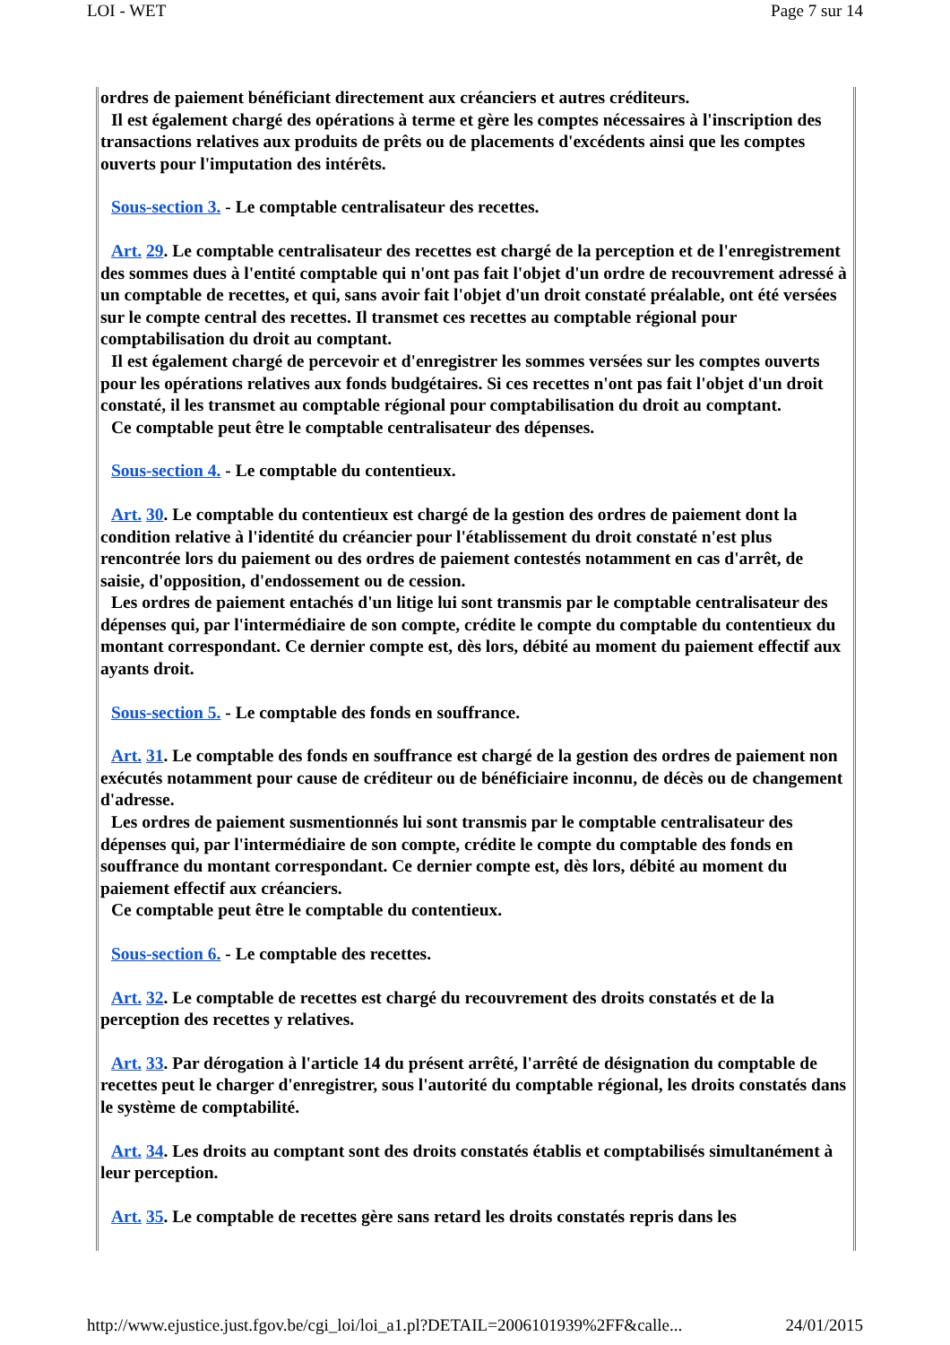LOI - WET Page 7 sur 14
ordres de paiement bénéficiant directement aux créanciers et autres créditeurs.
Il est également chargé des opérations à terme et gère les comptes nécessaires à l'inscription des transactions relatives aux produits de prêts ou de placements d'excédents ainsi que les comptes ouverts pour l'imputation des intérêts.
Sous-section 3. - Le comptable centralisateur des recettes.
Art. 29. Le comptable centralisateur des recettes est chargé de la perception et de l'enregistrement des sommes dues à l'entité comptable qui n'ont pas fait l'objet d'un ordre de recouvrement adressé à un comptable de recettes, et qui, sans avoir fait l'objet d'un droit constaté préalable, ont été versées sur le compte central des recettes. Il transmet ces recettes au comptable régional pour comptabilisation du droit au comptant.
Il est également chargé de percevoir et d'enregistrer les sommes versées sur les comptes ouverts pour les opérations relatives aux fonds budgétaires. Si ces recettes n'ont pas fait l'objet d'un droit constaté, il les transmet au comptable régional pour comptabilisation du droit au comptant.
Ce comptable peut être le comptable centralisateur des dépenses.
Sous-section 4. - Le comptable du contentieux.
Art. 30. Le comptable du contentieux est chargé de la gestion des ordres de paiement dont la condition relative à l'identité du créancier pour l'établissement du droit constaté n'est plus rencontrée lors du paiement ou des ordres de paiement contestés notamment en cas d'arrêt, de saisie, d'opposition, d'endossement ou de cession.
Les ordres de paiement entachés d'un litige lui sont transmis par le comptable centralisateur des dépenses qui, par l'intermédiaire de son compte, crédite le compte du comptable du contentieux du montant correspondant. Ce dernier compte est, dès lors, débité au moment du paiement effectif aux ayants droit.
Sous-section 5. - Le comptable des fonds en souffrance.
Art. 31. Le comptable des fonds en souffrance est chargé de la gestion des ordres de paiement non exécutés notamment pour cause de créditeur ou de bénéficiaire inconnu, de décès ou de changement d'adresse.
Les ordres de paiement susmentionnés lui sont transmis par le comptable centralisateur des dépenses qui, par l'intermédiaire de son compte, crédite le compte du comptable des fonds en souffrance du montant correspondant. Ce dernier compte est, dès lors, débité au moment du paiement effectif aux créanciers.
Ce comptable peut être le comptable du contentieux.
Sous-section 6. - Le comptable des recettes.
Art. 32. Le comptable de recettes est chargé du recouvrement des droits constatés et de la perception des recettes y relatives.
Art. 33. Par dérogation à l'article 14 du présent arrêté, l'arrêté de désignation du comptable de recettes peut le charger d'enregistrer, sous l'autorité du comptable régional, les droits constatés dans le système de comptabilité.
Art. 34. Les droits au comptant sont des droits constatés établis et comptabilisés simultanément à leur perception.
Art. 35. Le comptable de recettes gère sans retard les droits constatés repris dans les
http://www.ejustice.just.fgov.be/cgi_loi/loi_a1.pl?DETAIL=2006101939%2FF&calle... 24/01/2015